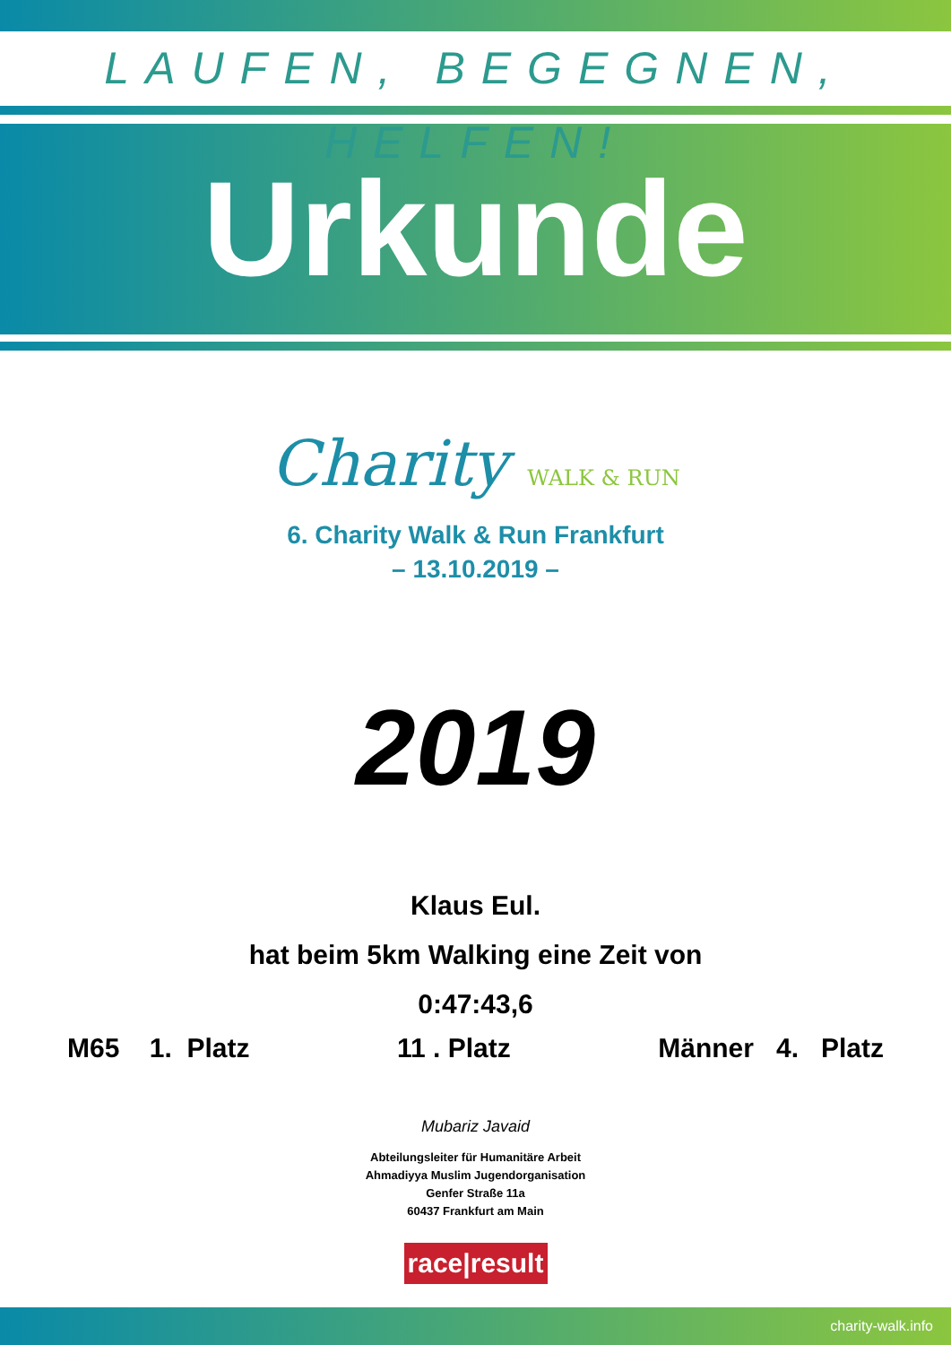LAUFEN, BEGEGNEN, HELFEN!
Urkunde
Charity WALK & RUN
6. Charity Walk & Run Frankfurt
– 13.10.2019 –
2019
Klaus Eul.
hat beim 5km Walking eine Zeit von
0:47:43,6
M65 1. Platz 11 . Platz Männer 4. Platz
Mubariz Javaid
Abteilungsleiter für Humanitäre Arbeit
Ahmadiyya Muslim Jugendorganisation
Genfer Straße 11a
60437 Frankfurt am Main
race|result
charity-walk.info